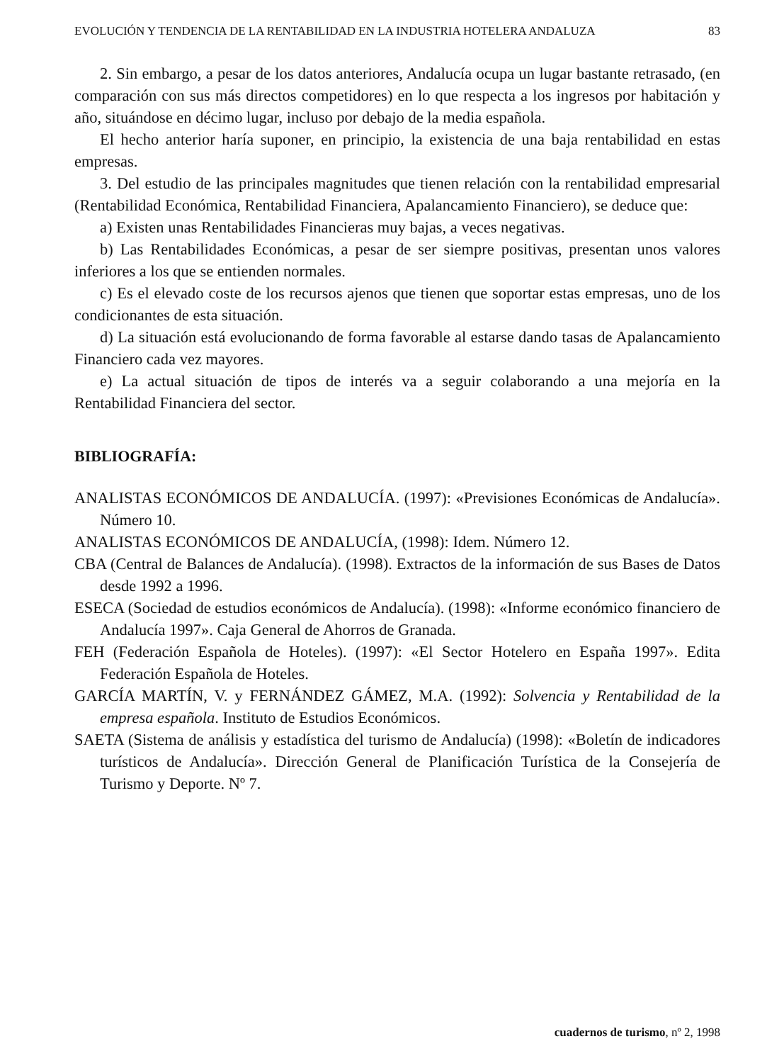EVOLUCIÓN Y TENDENCIA DE LA RENTABILIDAD EN LA INDUSTRIA HOTELERA ANDALUZA 83
2. Sin embargo, a pesar de los datos anteriores, Andalucía ocupa un lugar bastante retrasado, (en comparación con sus más directos competidores) en lo que respecta a los ingresos por habitación y año, situándose en décimo lugar, incluso por debajo de la media española.
El hecho anterior haría suponer, en principio, la existencia de una baja rentabilidad en estas empresas.
3. Del estudio de las principales magnitudes que tienen relación con la rentabilidad empresarial (Rentabilidad Económica, Rentabilidad Financiera, Apalancamiento Financiero), se deduce que:
a) Existen unas Rentabilidades Financieras muy bajas, a veces negativas.
b) Las Rentabilidades Económicas, a pesar de ser siempre positivas, presentan unos valores inferiores a los que se entienden normales.
c) Es el elevado coste de los recursos ajenos que tienen que soportar estas empresas, uno de los condicionantes de esta situación.
d) La situación está evolucionando de forma favorable al estarse dando tasas de Apalancamiento Financiero cada vez mayores.
e) La actual situación de tipos de interés va a seguir colaborando a una mejoría en la Rentabilidad Financiera del sector.
BIBLIOGRAFÍA:
ANALISTAS ECONÓMICOS DE ANDALUCÍA. (1997): «Previsiones Económicas de Andalucía». Número 10.
ANALISTAS ECONÓMICOS DE ANDALUCÍA, (1998): Idem. Número 12.
CBA (Central de Balances de Andalucía). (1998). Extractos de la información de sus Bases de Datos desde 1992 a 1996.
ESECA (Sociedad de estudios económicos de Andalucía). (1998): «Informe económico financiero de Andalucía 1997». Caja General de Ahorros de Granada.
FEH (Federación Española de Hoteles). (1997): «El Sector Hotelero en España 1997». Edita Federación Española de Hoteles.
GARCÍA MARTÍN, V. y FERNÁNDEZ GÁMEZ, M.A. (1992): Solvencia y Rentabilidad de la empresa española. Instituto de Estudios Económicos.
SAETA (Sistema de análisis y estadística del turismo de Andalucía) (1998): «Boletín de indicadores turísticos de Andalucía». Dirección General de Planificación Turística de la Consejería de Turismo y Deporte. Nº 7.
cuadernos de turismo, nº 2, 1998